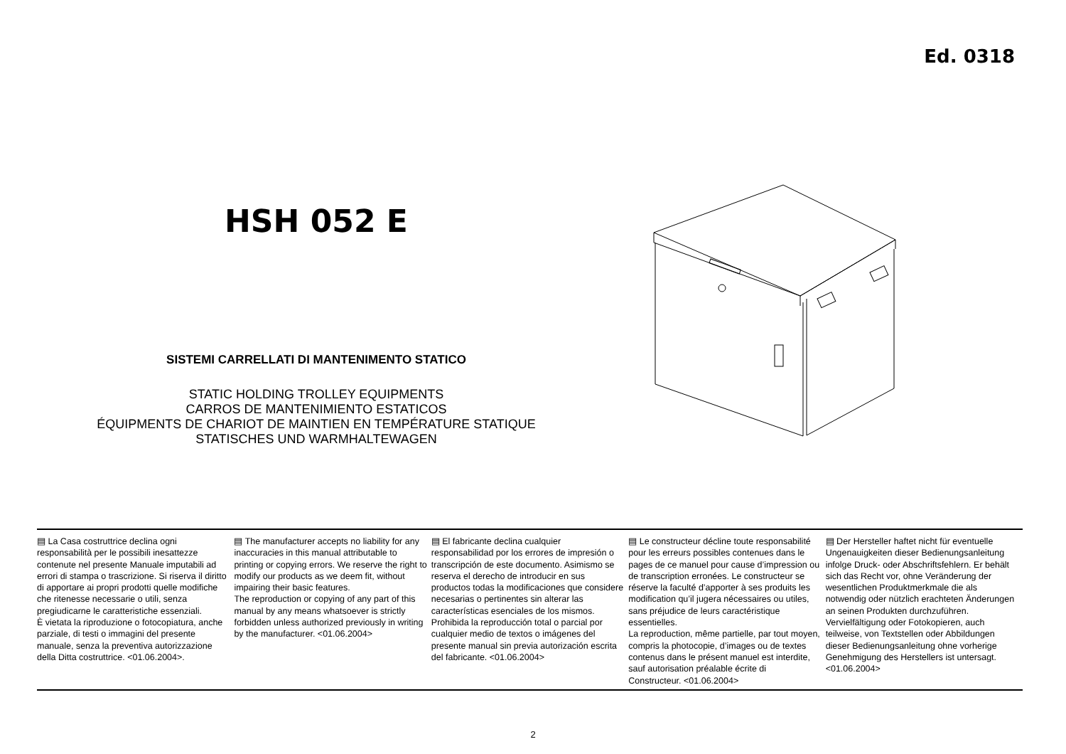Ed. 0318
HSH 052 E
SISTEMI CARRELLATI DI MANTENIMENTO STATICO
STATIC HOLDING TROLLEY EQUIPMENTS
CARROS DE MANTENIMIENTO ESTATICOS
ÉQUIPMENTS DE CHARIOT DE MAINTIEN EN TEMPÉRATURE STATIQUE
STATISCHES UND WARMHALTEWAGEN
▤ La Casa costruttrice declina ogni responsabilità per le possibili inesattezze contenute nel presente Manuale imputabili ad errori di stampa o trascrizione. Si riserva il diritto di apportare ai propri prodotti quelle modifiche che ritenesse necessarie o utili, senza pregiudicarne le caratteristiche essenziali.
È vietata la riproduzione o fotocopiatura, anche parziale, di testi o immagini del presente manuale, senza la preventiva autorizzazione della Ditta costruttrice. <01.06.2004>.
▤ The manufacturer accepts no liability for any inaccuracies in this manual attributable to printing or copying errors. We reserve the right to modify our products as we deem fit, without impairing their basic features.
The reproduction or copying of any part of this manual by any means whatsoever is strictly forbidden unless authorized previously in writing by the manufacturer. <01.06.2004>
▤ El fabricante declina cualquier responsabilidad por los errores de impresión o transcripción de este documento. Asimismo se reserva el derecho de introducir en sus productos todas la modificaciones que considere necesarias o pertinentes sin alterar las características esenciales de los mismos. Prohibida la reproducción total o parcial por cualquier medio de textos o imágenes del presente manual sin previa autorización escrita del fabricante. <01.06.2004>
▤ Le constructeur décline toute responsabilité pour les erreurs possibles contenues dans le pages de ce manuel pour cause d’impression ou de transcription erronées. Le constructeur se réserve la faculté d’apporter à ses produits les modification qu’il jugera nécessaires ou utiles, sans préjudice de leurs caractéristique essentielles.
La reproduction, même partielle, par tout moyen, compris la photocopie, d’images ou de textes contenus dans le présent manuel est interdite, sauf autorisation préalable écrite di Constructeur. <01.06.2004>
▤ Der Hersteller haftet nicht für eventuelle Ungenauigkeiten dieser Bedienungsanleitung infolge Druck- oder Abschriftsfehlern. Er behält sich das Recht vor, ohne Veränderung der wesentlichen Produktmerkmale die als notwendig oder nützlich erachteten Änderungen an seinen Produkten durchzuführen.
Vervielfältigung oder Fotokopieren, auch teilweise, von Textstellen oder Abbildungen dieser Bedienungsanleitung ohne vorherige Genehmigung des Herstellers ist untersagt. <01.06.2004>
2